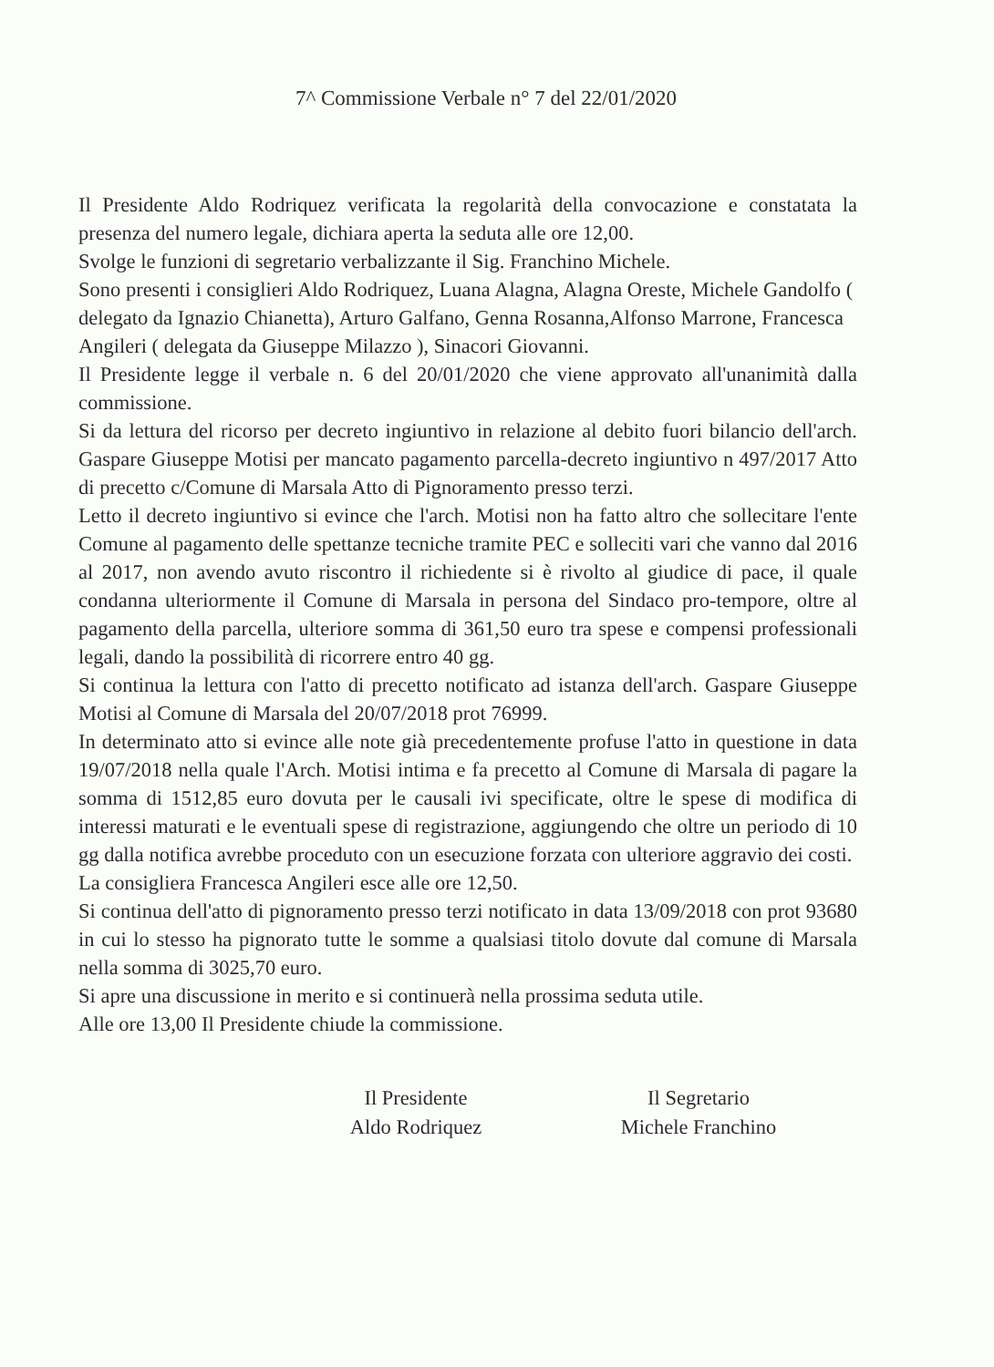7^ Commissione Verbale n° 7 del 22/01/2020
Il Presidente Aldo Rodriquez verificata la regolarità della convocazione e constatata la presenza del numero legale, dichiara aperta la seduta alle ore 12,00.
Svolge le funzioni di segretario verbalizzante il Sig. Franchino Michele.
Sono presenti i consiglieri Aldo Rodriquez, Luana Alagna, Alagna Oreste, Michele Gandolfo ( delegato da Ignazio Chianetta), Arturo Galfano, Genna Rosanna,Alfonso Marrone, Francesca Angileri ( delegata da Giuseppe Milazzo ), Sinacori Giovanni.
Il Presidente legge il verbale n. 6 del 20/01/2020 che viene approvato all'unanimità dalla commissione.
Si da lettura del ricorso per decreto ingiuntivo in relazione al debito fuori bilancio dell'arch. Gaspare Giuseppe Motisi per mancato pagamento parcella-decreto ingiuntivo n 497/2017 Atto di precetto c/Comune di Marsala Atto di Pignoramento presso terzi.
Letto il decreto ingiuntivo si evince che l'arch. Motisi non ha fatto altro che sollecitare l'ente Comune al pagamento delle spettanze tecniche tramite PEC e solleciti vari che vanno dal 2016 al 2017, non avendo avuto riscontro il richiedente si è rivolto al giudice di pace, il quale condanna ulteriormente il Comune di Marsala in persona del Sindaco pro-tempore, oltre al pagamento della parcella, ulteriore somma di 361,50 euro tra spese e compensi professionali legali, dando la possibilità di ricorrere entro 40 gg.
Si continua la lettura con l'atto di precetto notificato ad istanza dell'arch. Gaspare Giuseppe Motisi al Comune di Marsala del 20/07/2018 prot 76999.
In determinato atto si evince alle note già precedentemente profuse l'atto in questione in data 19/07/2018 nella quale l'Arch. Motisi intima e fa precetto al Comune di Marsala di pagare la somma di 1512,85 euro dovuta per le causali ivi specificate, oltre le spese di modifica di interessi maturati e le eventuali spese di registrazione, aggiungendo che oltre un periodo di 10 gg dalla notifica avrebbe proceduto con un esecuzione forzata con ulteriore aggravio dei costi.
La consigliera Francesca Angileri esce alle ore 12,50.
Si continua dell'atto di pignoramento presso terzi notificato in data 13/09/2018 con prot 93680 in cui lo stesso ha pignorato tutte le somme a qualsiasi titolo dovute dal comune di Marsala nella somma di 3025,70 euro.
Si apre una discussione in merito e si continuerà nella prossima seduta utile.
Alle ore 13,00 Il Presidente chiude la commissione.
Il Presidente
Aldo Rodriquez
Il Segretario
Michele Franchino